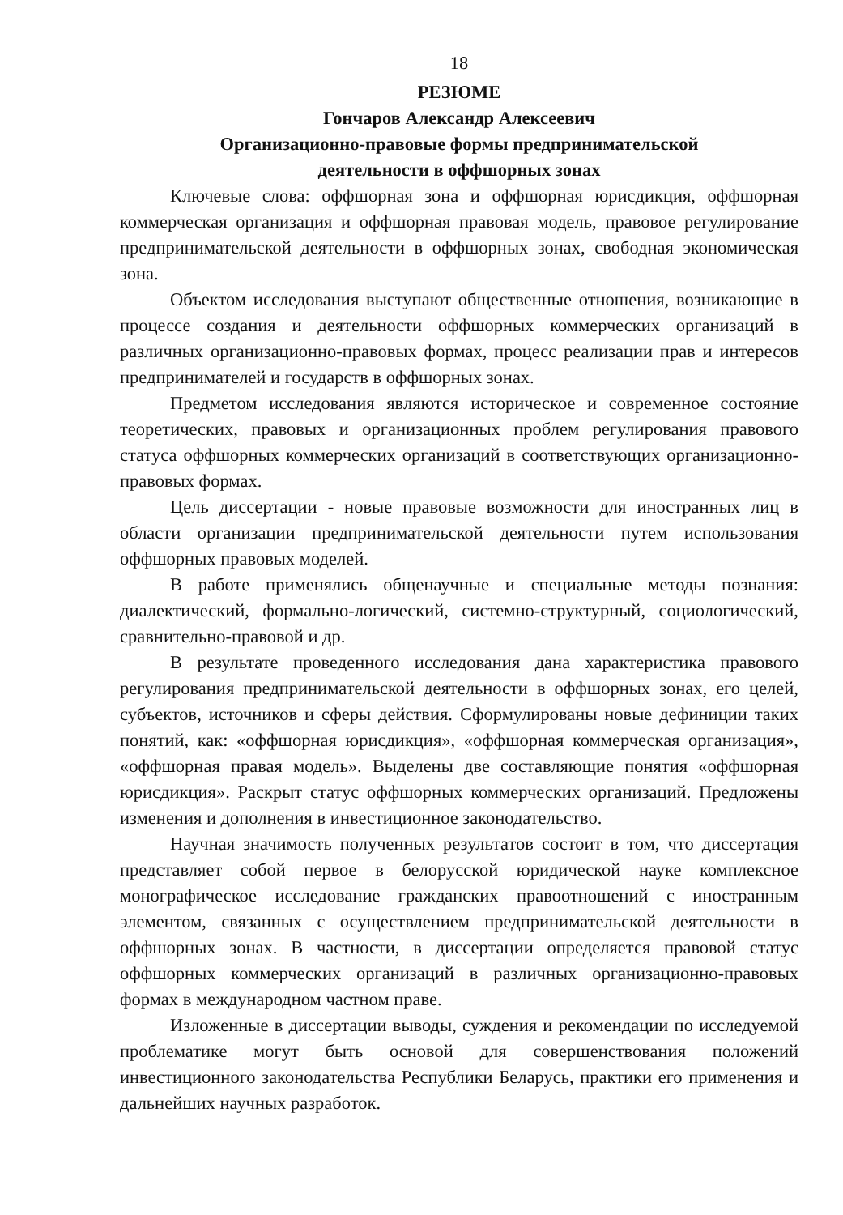18
РЕЗЮМЕ
Гончаров Александр Алексеевич
Организационно-правовые формы предпринимательской
деятельности в оффшорных зонах
Ключевые слова: оффшорная зона и оффшорная юрисдикция, оффшорная коммерческая организация и оффшорная правовая модель, правовое регулирование предпринимательской деятельности в оффшорных зонах, свободная экономическая зона.
Объектом исследования выступают общественные отношения, возникающие в процессе создания и деятельности оффшорных коммерческих организаций в различных организационно-правовых формах, процесс реализации прав и интересов предпринимателей и государств в оффшорных зонах.
Предметом исследования являются историческое и современное состояние теоретических, правовых и организационных проблем регулирования правового статуса оффшорных коммерческих организаций в соответствующих организационно-правовых формах.
Цель диссертации - новые правовые возможности для иностранных лиц в области организации предпринимательской деятельности путем использования оффшорных правовых моделей.
В работе применялись общенаучные и специальные методы познания: диалектический, формально-логический, системно-структурный, социологический, сравнительно-правовой и др.
В результате проведенного исследования дана характеристика правового регулирования предпринимательской деятельности в оффшорных зонах, его целей, субъектов, источников и сферы действия. Сформулированы новые дефиниции таких понятий, как: «оффшорная юрисдикция», «оффшорная коммерческая организация», «оффшорная правая модель». Выделены две составляющие понятия «оффшорная юрисдикция». Раскрыт статус оффшорных коммерческих организаций. Предложены изменения и дополнения в инвестиционное законодательство.
Научная значимость полученных результатов состоит в том, что диссертация представляет собой первое в белорусской юридической науке комплексное монографическое исследование гражданских правоотношений с иностранным элементом, связанных с осуществлением предпринимательской деятельности в оффшорных зонах. В частности, в диссертации определяется правовой статус оффшорных коммерческих организаций в различных организационно-правовых формах в международном частном праве.
Изложенные в диссертации выводы, суждения и рекомендации по исследуемой проблематике могут быть основой для совершенствования положений инвестиционного законодательства Республики Беларусь, практики его применения и дальнейших научных разработок.